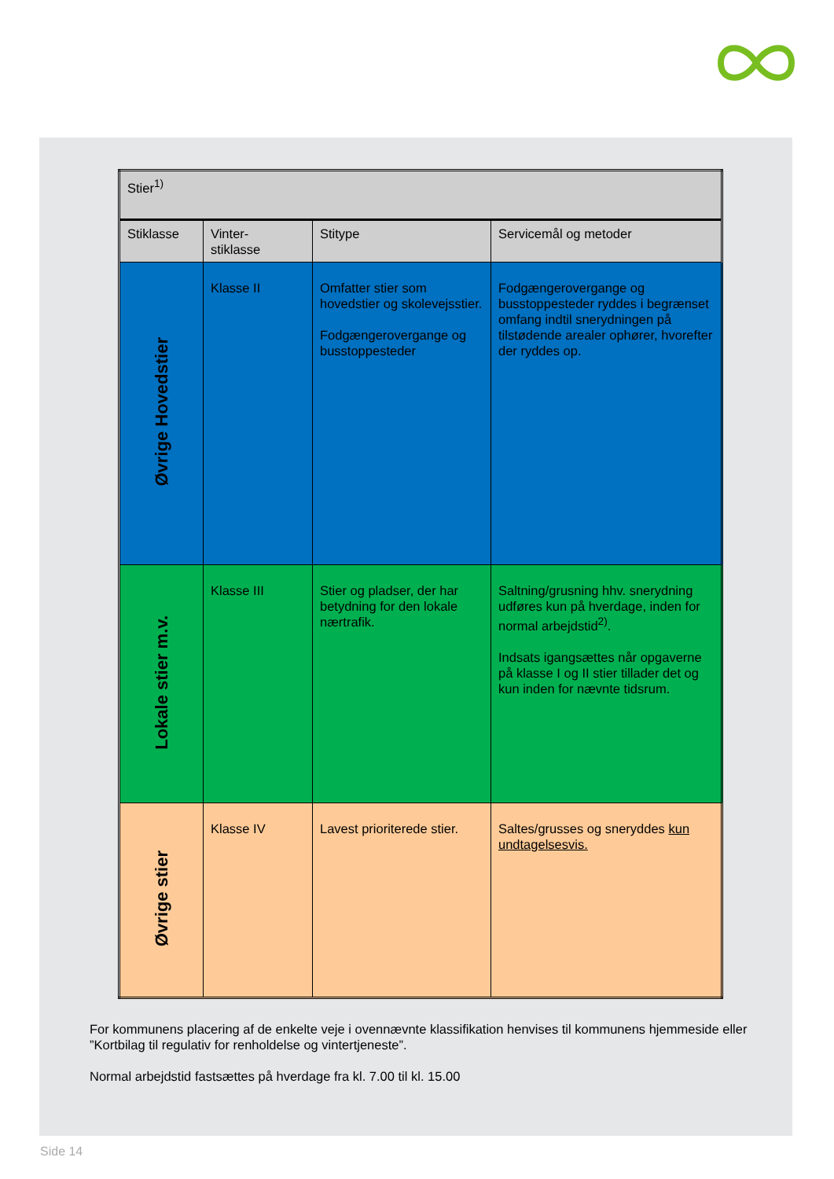| Stier<sup>1)</sup> | | | |
| Stiklasse | Vinter- stiklasse | Stitype | Servicemål og metoder |
| Øvrige Hovedstier | Klasse II | Omfatter stier som hovedstier og skolevejsstier. Fodgængerovergange og busstoppesteder | Fodgængerovergange og busstoppesteder ryddes i begrænset omfang indtil snerydningen på tilstødende arealer ophører, hvorefter der ryddes op. |
| Lokale stier m.v. | Klasse III | Stier og pladser, der har betydning for den lokale nærtrafik. | Saltning/grusning hhv. snerydning udføres kun på hverdage, inden for normal arbejdstid<sup>2)</sup>. Indsats igangsættes når opgaverne på klasse I og II stier tillader det og kun inden for nævnte tidsrum. |
| Øvrige stier | Klasse IV | Lavest prioriterede stier. | Saltes/grusses og sneryddes kun undtagelsesvis. |
For kommunens placering af de enkelte veje i ovennævnte klassifikation henvises til kommunens hjemmeside eller ”Kortbilag til regulativ for renholdelse og vintertjeneste”.
Normal arbejdstid fastsættes på hverdage fra kl. 7.00 til kl. 15.00
Side 14